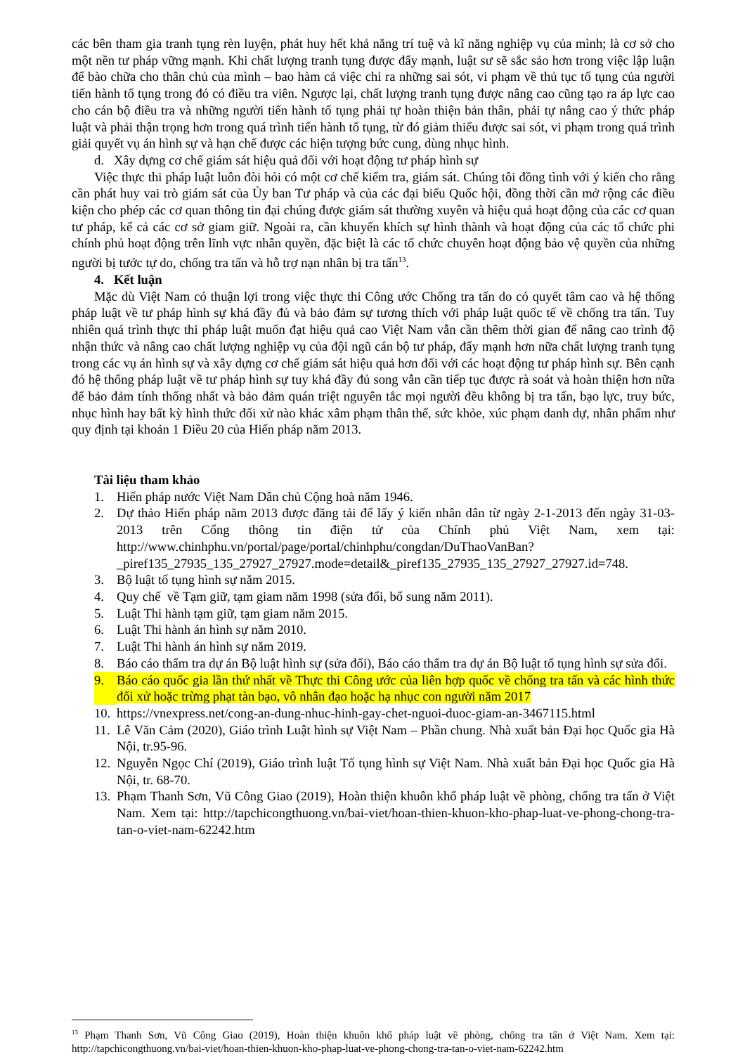các bên tham gia tranh tụng rèn luyện, phát huy hết khả năng trí tuệ và kĩ năng nghiệp vụ của mình; là cơ sở cho một nền tư pháp vững mạnh. Khi chất lượng tranh tụng được đẩy mạnh, luật sư sẽ sắc sảo hơn trong việc lập luận để bào chữa cho thân chủ của mình – bao hàm cả việc chỉ ra những sai sót, vi phạm về thủ tục tố tụng của người tiến hành tố tụng trong đó có điều tra viên. Ngược lại, chất lượng tranh tụng được nâng cao cũng tạo ra áp lực cao cho cán bộ điều tra và những người tiến hành tố tụng phải tự hoàn thiện bản thân, phải tự nâng cao ý thức pháp luật và phải thận trọng hơn trong quá trình tiến hành tố tụng, từ đó giảm thiểu được sai sót, vi phạm trong quá trình giải quyết vụ án hình sự và hạn chế được các hiện tượng bức cung, dùng nhục hình.
d. Xây dựng cơ chế giám sát hiệu quả đối với hoạt động tư pháp hình sự
Việc thực thi pháp luật luôn đòi hỏi có một cơ chế kiểm tra, giám sát. Chúng tôi đồng tình với ý kiến cho rằng cần phát huy vai trò giám sát của Ủy ban Tư pháp và của các đại biểu Quốc hội, đồng thời cần mở rộng các điều kiện cho phép các cơ quan thông tin đại chúng được giám sát thường xuyên và hiệu quả hoạt động của các cơ quan tư pháp, kể cả các cơ sở giam giữ. Ngoài ra, cần khuyến khích sự hình thành và hoạt động của các tổ chức phi chính phủ hoạt động trên lĩnh vực nhân quyền, đặc biệt là các tổ chức chuyên hoạt động bảo vệ quyền của những người bị tước tự do, chống tra tấn và hỗ trợ nạn nhân bị tra tấn<sup>13</sup>.
4. Kết luận
Mặc dù Việt Nam có thuận lợi trong việc thực thi Công ước Chống tra tấn do có quyết tâm cao và hệ thống pháp luật về tư pháp hình sự khá đầy đủ và bảo đảm sự tương thích với pháp luật quốc tế về chống tra tấn. Tuy nhiên quá trình thực thi pháp luật muốn đạt hiệu quả cao Việt Nam vẫn cần thêm thời gian để nâng cao trình độ nhận thức và nâng cao chất lượng nghiệp vụ của đội ngũ cán bộ tư pháp, đẩy mạnh hơn nữa chất lượng tranh tụng trong các vụ án hình sự và xây dựng cơ chế giám sát hiệu quả hơn đối với các hoạt động tư pháp hình sự. Bên cạnh đó hệ thống pháp luật về tư pháp hình sự tuy khá đầy đủ song vẫn cần tiếp tục được rà soát và hoàn thiện hơn nữa để bảo đảm tính thống nhất và bảo đảm quán triệt nguyên tắc mọi người đều không bị tra tấn, bạo lực, truy bức, nhục hình hay bất kỳ hình thức đối xử nào khác xâm phạm thân thể, sức khỏe, xúc phạm danh dự, nhân phẩm như quy định tại khoản 1 Điều 20 của Hiến pháp năm 2013.
Tài liệu tham khảo
1. Hiến pháp nước Việt Nam Dân chủ Cộng hoà năm 1946.
2. Dự thảo Hiến pháp năm 2013 được đăng tải để lấy ý kiến nhân dân từ ngày 2-1-2013 đến ngày 31-03-2013 trên Cổng thông tin điện tử của Chính phủ Việt Nam, xem tại: http://www.chinhphu.vn/portal/page/portal/chinhphu/congdan/DuThaoVanBan?_piref135_27935_135_27927_27927.mode=detail&_piref135_27935_135_27927_27927.id=748.
3. Bộ luật tố tụng hình sự năm 2015.
4. Quy chế về Tạm giữ, tạm giam năm 1998 (sửa đổi, bổ sung năm 2011).
5. Luật Thi hành tạm giữ, tạm giam năm 2015.
6. Luật Thi hành án hình sự năm 2010.
7. Luật Thi hành án hình sự năm 2019.
8. Báo cáo thẩm tra dự án Bộ luật hình sự (sửa đổi), Báo cáo thẩm tra dự án Bộ luật tố tụng hình sự sửa đổi.
9. Báo cáo quốc gia lần thứ nhất về Thực thi Công ước của liên hợp quốc về chống tra tấn và các hình thức đối xử hoặc trừng phạt tàn bạo, vô nhân đạo hoặc hạ nhục con người năm 2017
10. https://vnexpress.net/cong-an-dung-nhuc-hinh-gay-chet-nguoi-duoc-giam-an-3467115.html
11. Lê Văn Cảm (2020), Giáo trình Luật hình sự Việt Nam – Phần chung. Nhà xuất bản Đại học Quốc gia Hà Nội, tr.95-96.
12. Nguyễn Ngọc Chí (2019), Giáo trình luật Tố tụng hình sự Việt Nam. Nhà xuất bản Đại học Quốc gia Hà Nội, tr. 68-70.
13. Phạm Thanh Sơn, Vũ Công Giao (2019), Hoàn thiện khuôn khổ pháp luật về phòng, chống tra tấn ở Việt Nam. Xem tại: http://tapchicongthuong.vn/bai-viet/hoan-thien-khuon-kho-phap-luat-ve-phong-chong-tra-tan-o-viet-nam-62242.htm
<sup>13</sup> Phạm Thanh Sơn, Vũ Công Giao (2019), Hoàn thiện khuôn khổ pháp luật về phòng, chống tra tấn ở Việt Nam. Xem tại: http://tapchicongthuong.vn/bai-viet/hoan-thien-khuon-kho-phap-luat-ve-phong-chong-tra-tan-o-viet-nam-62242.htm